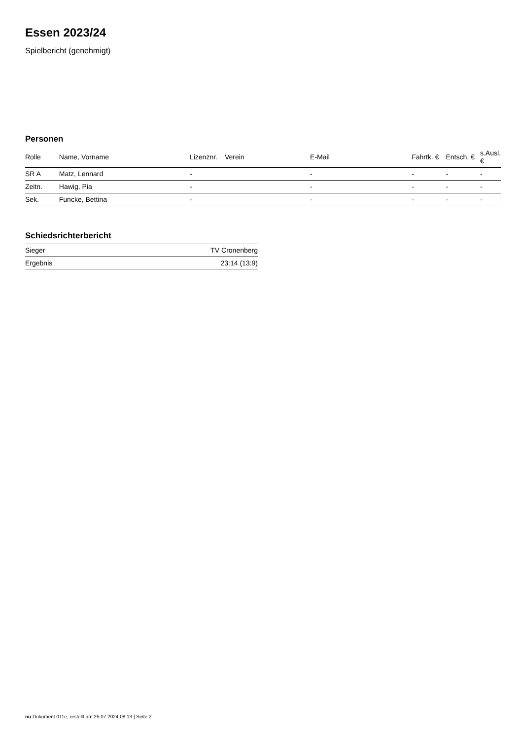Essen 2023/24
Spielbericht (genehmigt)
Personen
| Rolle | Name, Vorname | Lizenznr. | Verein | E-Mail | Fahrtk. € | Entsch. € | s.Ausl. € |
| --- | --- | --- | --- | --- | --- | --- | --- |
| SR A | Matz, Lennard | - | | - | - | - | - |
| Zeitn. | Hawig, Pia | - | | - | - | - | - |
| Sek. | Funcke, Bettina | - | | - | - | - | - |
Schiedsrichterbericht
| Sieger | TV Cronenberg |
| Ergebnis | 23:14 (13:9) |
nu.Dokument 011e, erstellt am 25.07.2024 08:13 | Seite 2